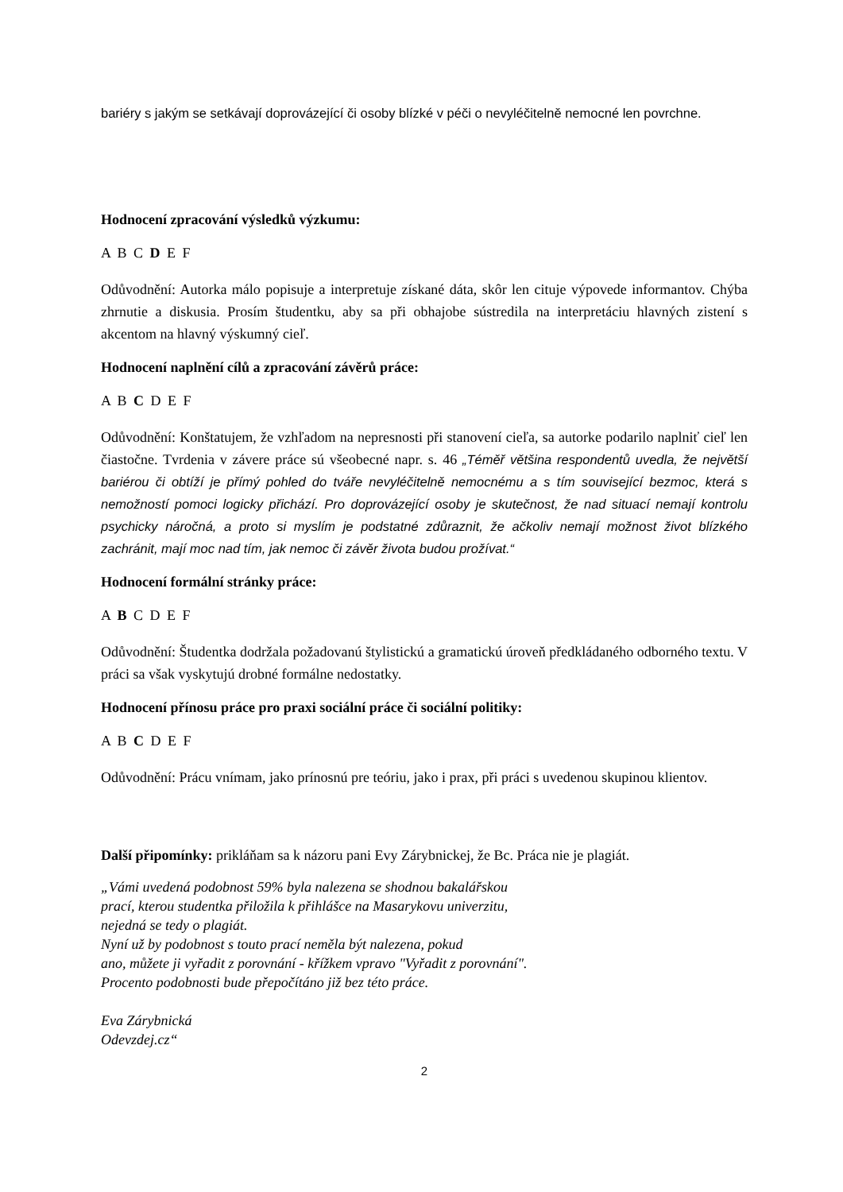bariéry s jakým se setkávají doprovázející či osoby blízké v péči o nevyléčitelně nemocné len povrchne.
Hodnocení zpracování výsledků výzkumu:
A B C D E F
Odůvodnění: Autorka málo popisuje a interpretuje získané dáta, skôr len cituje výpovede informantov. Chýba zhrnutie a diskusia. Prosím študentku, aby sa při obhajobe sústredila na interpretáciu hlavných zistení s akcentom na hlavný výskumný cieľ.
Hodnocení naplnění cílů a zpracování závěrů práce:
A B C D E F
Odůvodnění: Konštatujem, že vzhľadom na nepresnosti při stanovení cieľa, sa autorke podarilo naplniť cieľ len čiastočne. Tvrdenia v závere práce sú všeobecné napr. s. 46 „Téměř většina respondentů uvedla, že největší bariérou či obtíží je přímý pohled do tváře nevyléčitelně nemocnému a s tím související bezmoc, která s nemožností pomoci logicky přichází. Pro doprovázející osoby je skutečnost, že nad situací nemají kontrolu psychicky náročná, a proto si myslím je podstatné zdůraznit, že ačkoliv nemají možnost život blízkého zachránit, mají moc nad tím, jak nemoc či závěr života budou prožívat.“
Hodnocení formální stránky práce:
A B C D E F
Odůvodnění: Študentka dodržala požadovanú štylistickú a gramatickú úroveň předkládaného odborného textu. V práci sa však vyskytujú drobné formálne nedostatky.
Hodnocení přínosu práce pro praxi sociální práce či sociální politiky:
A B C D E F
Odůvodnění: Prácu vnímam, jako prínosnú pre teóriu, jako i prax, při práci s uvedenou skupinou klientov.
Další připomínky: prikláňam sa k názoru pani Evy Zárybnickej, že Bc. Práca nie je plagiát.
„Vámi uvedená podobnost 59% byla nalezena se shodnou bakalářskou
prací, kterou studentka přiložila k přihlášce na Masarykovu univerzitu,
nejedná se tedy o plagiát.
Nyní už by podobnost s touto prací neměla být nalezena, pokud
ano, můžete ji vyřadit z porovnání - křížkem vpravo "Vyřadit z porovnání".
Procento podobnosti bude přepočítáno již bez této práce.
Eva Zárybnická
Odevzdej.cz“
2